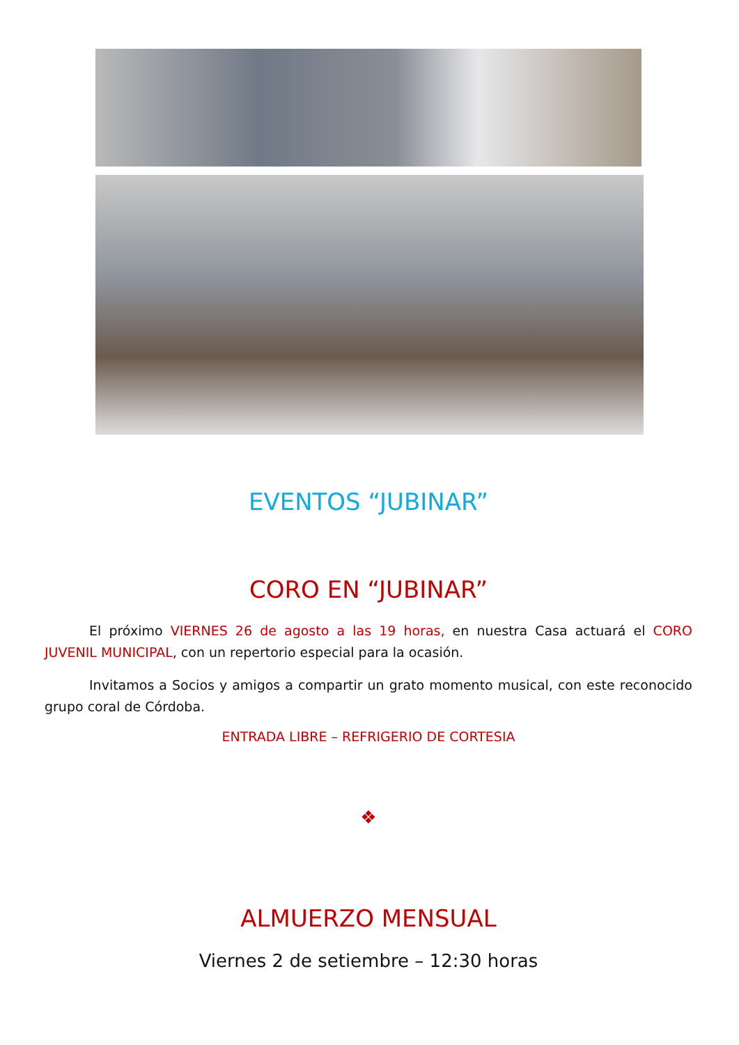EVENTOS “JUBINAR”
CORO EN “JUBINAR”
El próximo VIERNES 26 de agosto a las 19 horas, en nuestra Casa actuará el CORO JUVENIL MUNICIPAL, con un repertorio especial para la ocasión.
Invitamos a Socios y amigos a compartir un grato momento musical, con este reconocido grupo coral de Córdoba.
ENTRADA LIBRE – REFRIGERIO DE CORTESIA
❖
ALMUERZO MENSUAL
Viernes 2 de setiembre – 12:30 horas